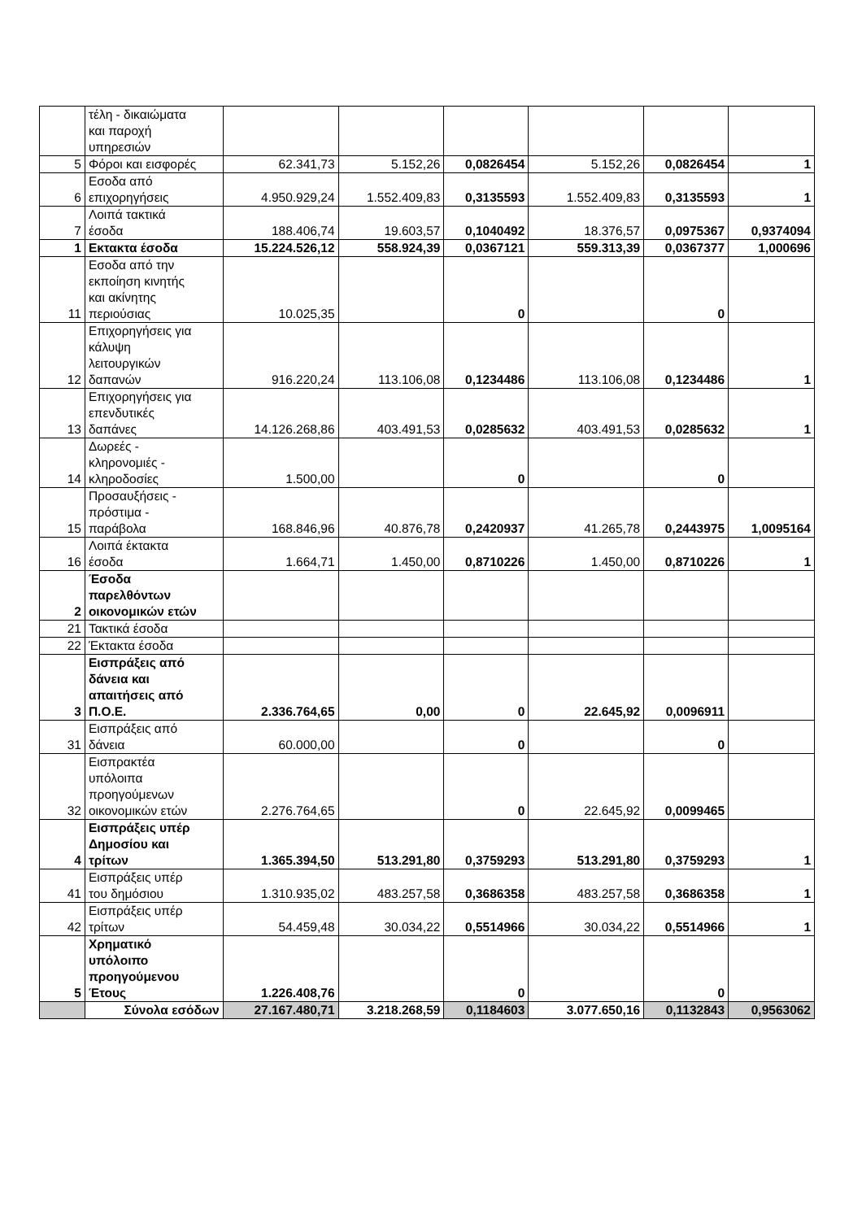| | τέλη - δικαιώματα και παροχή υπηρεσιών | | | | | | |
| 5 | Φόροι και εισφορές | 62.341,73 | 5.152,26 | 0,0826454 | 5.152,26 | 0,0826454 | 1 |
| 6 | Εσοδα από επιχορηγήσεις | 4.950.929,24 | 1.552.409,83 | 0,3135593 | 1.552.409,83 | 0,3135593 | 1 |
| 7 | Λοιπά τακτικά έσοδα | 188.406,74 | 19.603,57 | 0,1040492 | 18.376,57 | 0,0975367 | 0,9374094 |
| 1 | Εκτακτα έσοδα | 15.224.526,12 | 558.924,39 | 0,0367121 | 559.313,39 | 0,0367377 | 1,000696 |
| 11 | Εσοδα από την εκποίηση κινητής και ακίνητης περιούσιας | 10.025,35 | | 0 | | 0 | |
| 12 | Επιχορηγήσεις για κάλυψη λειτουργικών δαπανών | 916.220,24 | 113.106,08 | 0,1234486 | 113.106,08 | 0,1234486 | 1 |
| 13 | Επιχορηγήσεις για επενδυτικές δαπάνες | 14.126.268,86 | 403.491,53 | 0,0285632 | 403.491,53 | 0,0285632 | 1 |
| 14 | Δωρεές - κληρονομιές - κληροδοσίες | 1.500,00 | | 0 | | 0 | |
| 15 | Προσαυξήσεις - πρόστιμα - παράβολα | 168.846,96 | 40.876,78 | 0,2420937 | 41.265,78 | 0,2443975 | 1,0095164 |
| 16 | Λοιπά έκτακτα έσοδα | 1.664,71 | 1.450,00 | 0,8710226 | 1.450,00 | 0,8710226 | 1 |
| 2 | Έσοδα παρελθόντων οικονομικών ετών | | | | | | |
| 21 | Τακτικά έσοδα | | | | | | |
| 22 | Έκτακτα έσοδα | | | | | | |
| 3 | Εισπράξεις από δάνεια και απαιτήσεις από Π.Ο.Ε. | 2.336.764,65 | 0,00 | 0 | 22.645,92 | 0,0096911 | |
| 31 | Εισπράξεις από δάνεια | 60.000,00 | | 0 | | 0 | |
| 32 | Εισπρακτέα υπόλοιπα προηγούμενων οικονομικών ετών | 2.276.764,65 | | 0 | 22.645,92 | 0,0099465 | |
| 4 | Εισπράξεις υπέρ Δημοσίου και τρίτων | 1.365.394,50 | 513.291,80 | 0,3759293 | 513.291,80 | 0,3759293 | 1 |
| 41 | Εισπράξεις υπέρ του δημόσιου | 1.310.935,02 | 483.257,58 | 0,3686358 | 483.257,58 | 0,3686358 | 1 |
| 42 | Εισπράξεις υπέρ τρίτων | 54.459,48 | 30.034,22 | 0,5514966 | 30.034,22 | 0,5514966 | 1 |
| 5 | Χρηματικό υπόλοιπο προηγούμενου Έτους | 1.226.408,76 | | 0 | | 0 | |
| | Σύνολα εσόδων | 27.167.480,71 | 3.218.268,59 | 0,1184603 | 3.077.650,16 | 0,1132843 | 0,9563062 |